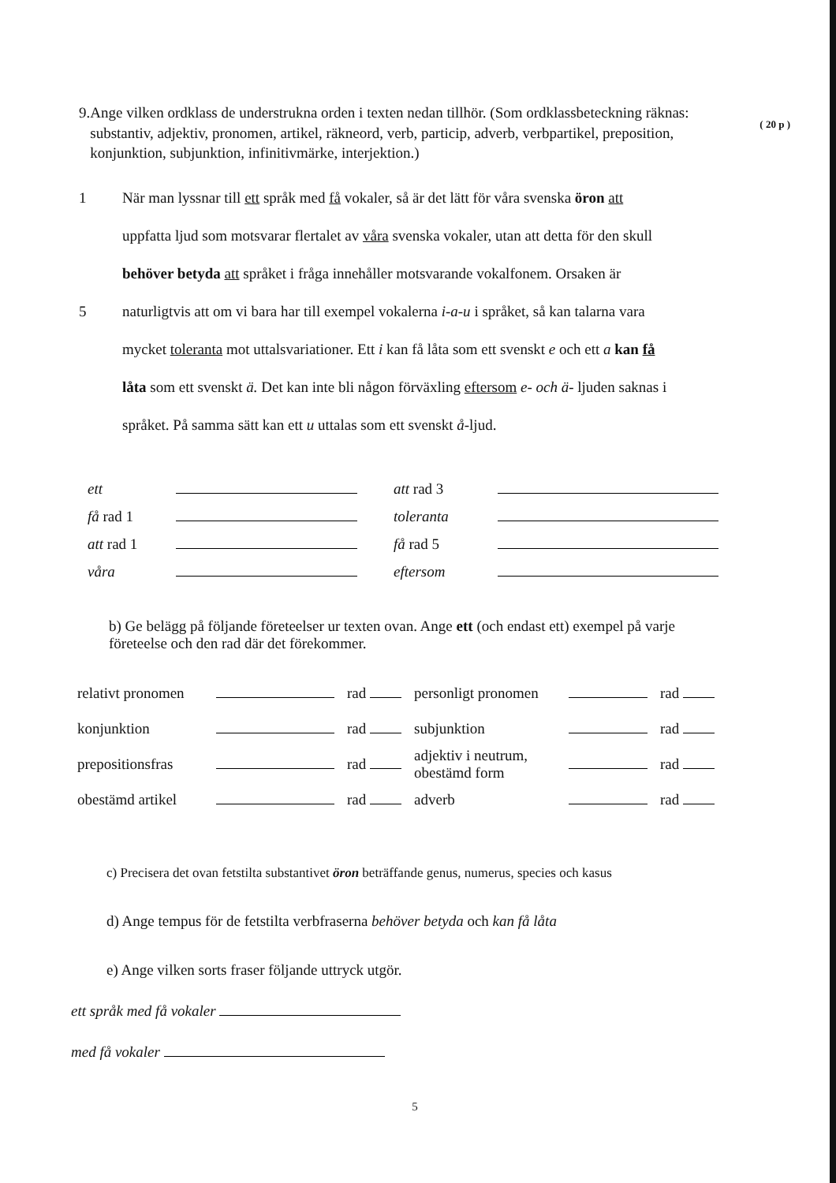( 20 p )
9. Ange vilken ordklass de understrukna orden i texten nedan tillhör. (Som ordklassbeteckning räknas: substantiv, adjektiv, pronomen, artikel, räkneord, verb, particip, adverb, verbpartikel, preposition, konjunktion, subjunktion, infinitivmärke, interjektion.)
1 När man lyssnar till ett språk med få vokaler, så är det lätt för våra svenska öron att
uppfatta ljud som motsvarar flertalet av våra svenska vokaler, utan att detta för den skull
behöver betyda att språket i fråga innehåller motsvarande vokalfonem. Orsaken är
5 naturligtvis att om vi bara har till exempel vokalerna i-a-u i språket, så kan talarna vara
mycket toleranta mot uttalsvariationer. Ett i kan få låta som ett svenskt e och ett a kan få
låta som ett svenskt ä. Det kan inte bli någon förväxling eftersom e- och ä- ljuden saknas i
språket. På samma sätt kan ett u uttalas som ett svenskt å-ljud.
| ett | | att rad 3 | |
| få rad 1 | | toleranta | |
| att rad 1 | | få rad 5 | |
| våra | | eftersom | |
b) Ge belägg på följande företeelser ur texten ovan. Ange ett (och endast ett) exempel på varje företeelse och den rad där det förekommer.
| relativt pronomen | | rad | personligt pronomen | | rad |
| konjunktion | | rad | subjunktion | | rad |
| prepositionsfras | | rad | adjektiv i neutrum, obestämd form | | rad |
| obestämd artikel | | rad | adverb | | rad |
c) Precisera det ovan fetstilta substantivet öron beträffande genus, numerus, species och kasus
d) Ange tempus för de fetstilta verbfraserna behöver betyda och kan få låta
e) Ange vilken sorts fraser följande uttryck utgör.
ett språk med få vokaler
med få vokaler
5